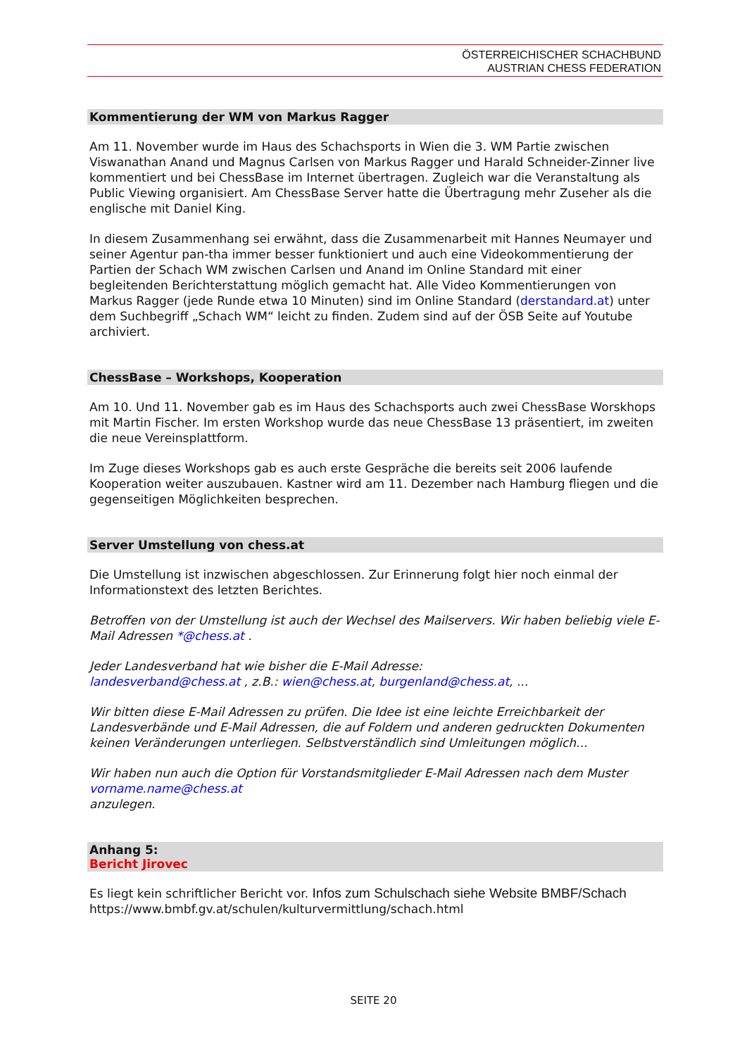ÖSTERREICHISCHER SCHACHBUND
AUSTRIAN CHESS FEDERATION
Kommentierung der WM von Markus Ragger
Am 11. November wurde im Haus des Schachsports in Wien die 3. WM Partie zwischen Viswanathan Anand und Magnus Carlsen von Markus Ragger und Harald Schneider-Zinner live kommentiert und bei ChessBase im Internet übertragen. Zugleich war die Veranstaltung als Public Viewing organisiert. Am ChessBase Server hatte die Übertragung mehr Zuseher als die englische mit Daniel King.
In diesem Zusammenhang sei erwähnt, dass die Zusammenarbeit mit Hannes Neumayer und seiner Agentur pan-tha immer besser funktioniert und auch eine Videokommentierung der Partien der Schach WM zwischen Carlsen und Anand im Online Standard mit einer begleitenden Berichterstattung möglich gemacht hat. Alle Video Kommentierungen von Markus Ragger (jede Runde etwa 10 Minuten) sind im Online Standard (derstandard.at) unter dem Suchbegriff „Schach WM“ leicht zu finden. Zudem sind auf der ÖSB Seite auf Youtube archiviert.
ChessBase – Workshops, Kooperation
Am 10. Und 11. November gab es im Haus des Schachsports auch zwei ChessBase Worskhops mit Martin Fischer. Im ersten Workshop wurde das neue ChessBase 13 präsentiert, im zweiten die neue Vereinsplattform.
Im Zuge dieses Workshops gab es auch erste Gespräche die bereits seit 2006 laufende Kooperation weiter auszubauen. Kastner wird am 11. Dezember nach Hamburg fliegen und die gegenseitigen Möglichkeiten besprechen.
Server Umstellung von chess.at
Die Umstellung ist inzwischen abgeschlossen. Zur Erinnerung folgt hier noch einmal der Informationstext des letzten Berichtes.
Betroffen von der Umstellung ist auch der Wechsel des Mailservers. Wir haben beliebig viele E-Mail Adressen *@chess.at .
Jeder Landesverband hat wie bisher die E-Mail Adresse:
landesverband@chess.at , z.B.: wien@chess.at, burgenland@chess.at, ...
Wir bitten diese E-Mail Adressen zu prüfen. Die Idee ist eine leichte Erreichbarkeit der Landesverbände und E-Mail Adressen, die auf Foldern und anderen gedruckten Dokumenten keinen Veränderungen unterliegen. Selbstverständlich sind Umleitungen möglich...
Wir haben nun auch die Option für Vorstandsmitglieder E-Mail Adressen nach dem Muster vorname.name@chess.at
anzulegen.
Anhang 5:
Bericht Jirovec
Es liegt kein schriftlicher Bericht vor. Infos zum Schulschach siehe Website BMBF/Schach
https://www.bmbf.gv.at/schulen/kulturvermittlung/schach.html
SEITE 20